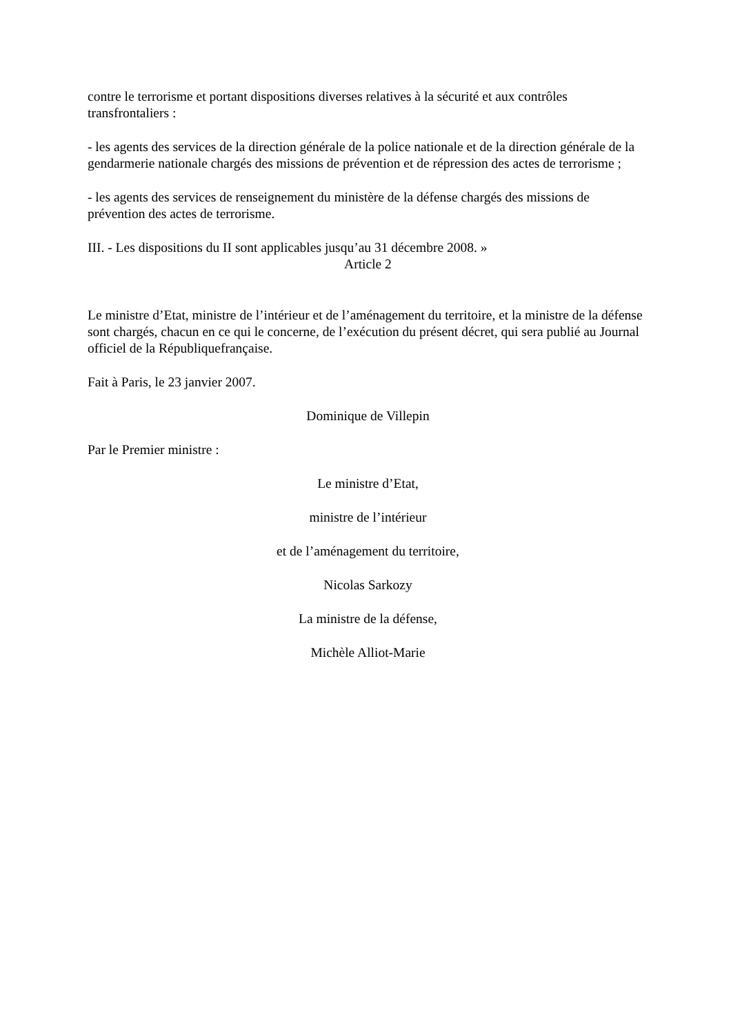contre le terrorisme et portant dispositions diverses relatives à la sécurité et aux contrôles transfrontaliers :
- les agents des services de la direction générale de la police nationale et de la direction générale de la gendarmerie nationale chargés des missions de prévention et de répression des actes de terrorisme ;
- les agents des services de renseignement du ministère de la défense chargés des missions de prévention des actes de terrorisme.
III. - Les dispositions du II sont applicables jusqu’au 31 décembre 2008. »
Article 2
Le ministre d’Etat, ministre de l’intérieur et de l’aménagement du territoire, et la ministre de la défense sont chargés, chacun en ce qui le concerne, de l’exécution du présent décret, qui sera publié au Journal officiel de la Républiquefrançaise.
Fait à Paris, le 23 janvier 2007.
Dominique de Villepin
Par le Premier ministre :
Le ministre d’Etat,
ministre de l’intérieur
et de l’aménagement du territoire,
Nicolas Sarkozy
La ministre de la défense,
Michèle Alliot-Marie